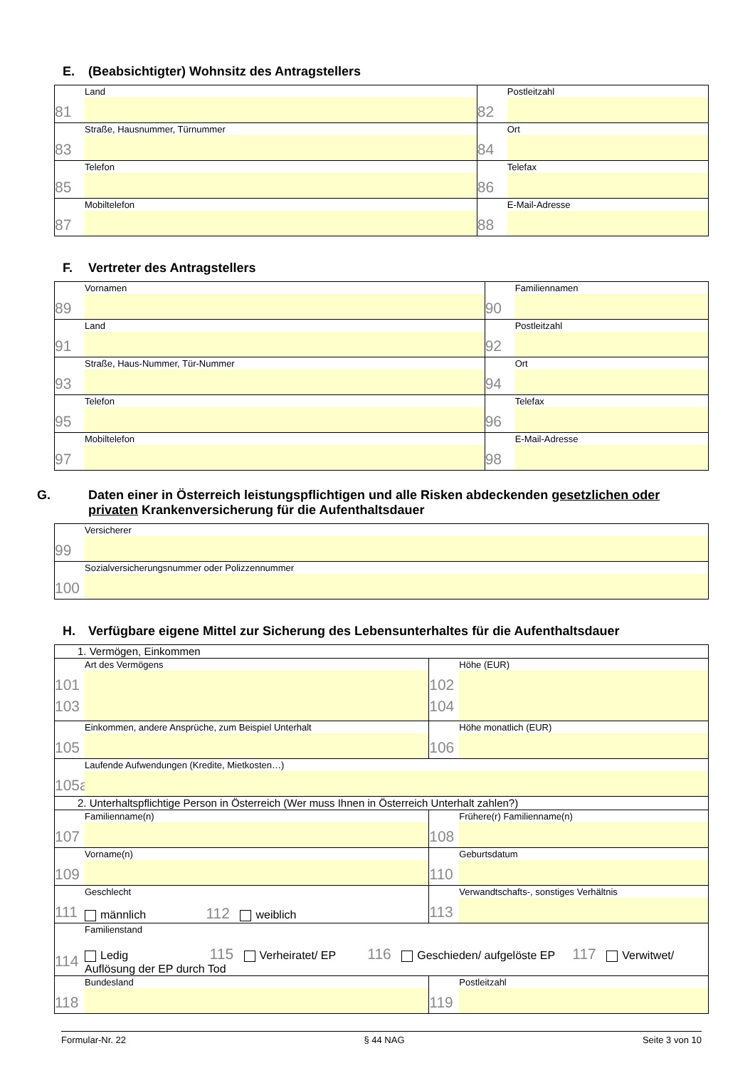E. (Beabsichtigter) Wohnsitz des Antragstellers
| 81 Land | 82 Postleitzahl |
| 83 Straße, Hausnummer, Türnummer | 84 Ort |
| 85 Telefon | 86 Telefax |
| 87 Mobiltelefon | 88 E-Mail-Adresse |
F. Vertreter des Antragstellers
| 89 Vornamen | 90 Familiennamen |
| 91 Land | 92 Postleitzahl |
| 93 Straße, Haus-Nummer, Tür-Nummer | 94 Ort |
| 95 Telefon | 96 Telefax |
| 97 Mobiltelefon | 98 E-Mail-Adresse |
G. Daten einer in Österreich leistungspflichtigen und alle Risken abdeckenden gesetzlichen oder privaten Krankenversicherung für die Aufenthaltsdauer
| 99 Versicherer |
| 100 Sozialversicherungsnummer oder Polizzennummer |
H. Verfügbare eigene Mittel zur Sicherung des Lebensunterhaltes für die Aufenthaltsdauer
| 1. Vermögen, Einkommen | | |
| 101 Art des Vermögens 103 | | 102 Höhe (EUR) 104 |
| 105 Einkommen, andere Ansprüche, zum Beispiel Unterhalt | | 106 Höhe monatlich (EUR) |
| 105a Laufende Aufwendungen (Kredite, Mietkosten…) | | |
| 2. Unterhaltspflichtige Person in Österreich (Wer muss Ihnen in Österreich Unterhalt zahlen?) | | |
| 107 Familienname(n) | 108 Frühere(r) Familienname(n) | |
| 109 Vorname(n) | 110 Geburtsdatum | |
| 111 Geschlecht männlich 112 weiblich | 113 Verwandtschafts-, sonstiges Verhältnis | |
| 114 Familienstand Ledig 115 Verheiratet/ EP 116 Geschieden/ aufgelöste EP 117 Verwitwet/ Auflösung der EP durch Tod | | |
| 118 Bundesland | 119 Postleitzahl | |
Formular-Nr. 22 § 44 NAG Seite 3 von 10